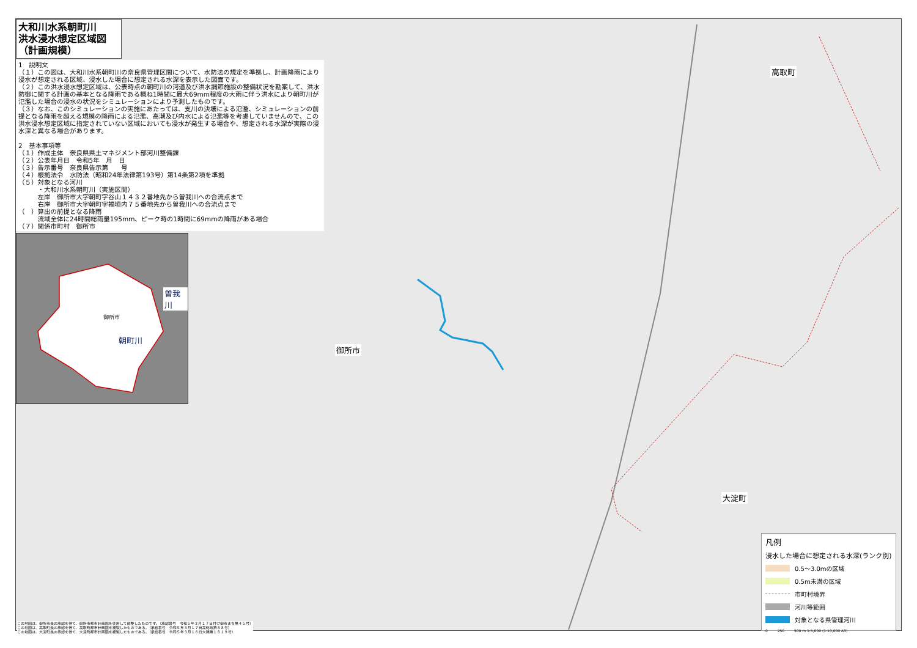大和川水系朝町川
洪水浸水想定区域図
（計画規模）
1　説明文
（１）この図は、大和川水系朝町川の奈良県管理区間について、水防法の規定を準拠し、計画降雨により浸水が想定される区域、浸水した場合に想定される水深を表示した図面です。
（２）この洪水浸水想定区域は、公表時点の朝町川の河道及び洪水調節施設の整備状況を勘案して、洪水防御に関する計画の基本となる降雨である概ね1時間に最大69mm程度の大雨に伴う洪水により朝町川が氾濫した場合の浸水の状況をシミュレーションにより予測したものです。
（３）なお、このシミュレーションの実施にあたっては、支川の決壊による氾濫、シミュレーションの前提となる降雨を超える規模の降雨による氾濫、高潮及び内水による氾濫等を考慮していませんので、この洪水浸水想定区域に指定されていない区域においても浸水が発生する場合や、想定される水深が実際の浸水深と異なる場合があります。
2　基本事項等
（１）作成主体　奈良県県土マネジメント部河川整備課
（２）公表年月日　令和5年　月　日
（３）告示番号　奈良県告示第　　号
（４）根拠法令　水防法（昭和24年法律第193号）第14条第2項を準拠
（５）対象となる河川
　　　・大和川水系朝町川（実施区間）
　　　左岸　御所市大字朝町字谷山１４３２番地先から曽我川への合流点まで
　　　右岸　御所市大字朝町字福垣内７５番地先から曽我川への合流点まで
（　）算出の前提となる降雨
　　　流域全体に24時間総雨量195mm、ピーク時の1時間に69mmの降雨がある場合
（７）関係市町村　御所市
曽我川
御所市
朝町川
高取町
御所市
大淀町
凡例
浸水した場合に想定される水深(ランク別)
0.5～3.0mの区域
0.5m未満の区域
市町村境界
河川等範囲
対象となる県管理河川
0 　　 250 　　 500 m 1:5,000 (1:10,000 A3)
この地図は、御所市長の承認を得て、御所市都市計画図を使用して調整したものです。（承認番号　令和５年３月１７日付け御市まち第４５号）
この地図は、高取町長の承認を得て、高取町都市計画図を複製したものである。（承認番号　令和５年３月１７日高総政第８８号）
この地図は、大淀町長の承認を得て、大淀町都市計画図を複製したものである。（承認番号　令和５年３月１６日大建第１８１９号）